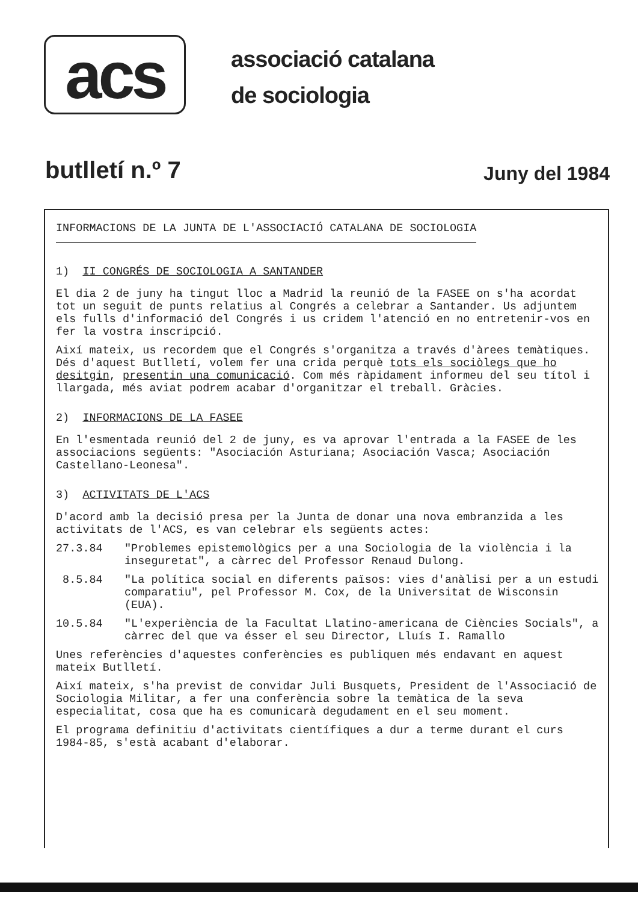acs
associació catalana
de sociologia
butlletí n.º 7
Juny del 1984
INFORMACIONS DE LA JUNTA DE L'ASSOCIACIÓ CATALANA DE SOCIOLOGIA
1) II CONGRÉS DE SOCIOLOGIA A SANTANDER
El dia 2 de juny ha tingut lloc a Madrid la reunió de la FASEE on s'ha acordat tot un seguit de punts relatius al Congrés a celebrar a Santander. Us adjuntem els fulls d'informació del Congrés i us cridem l'atenció en no entretenir-vos en fer la vostra inscripció.
Així mateix, us recordem que el Congrés s'organitza a través d'àrees temàtiques. Dés d'aquest Butlletí, volem fer una crida perquè tots els sociòlegs que ho desitgin, presentin una comunicació. Com més ràpidament informeu del seu títol i llargada, més aviat podrem acabar d'organitzar el treball. Gràcies.
2) INFORMACIONS DE LA FASEE
En l'esmentada reunió del 2 de juny, es va aprovar l'entrada a la FASEE de les associacions següents: "Asociación Asturiana; Asociación Vasca; Asociación Castellano-Leonesa".
3) ACTIVITATS DE L'ACS
D'acord amb la decisió presa per la Junta de donar una nova embranzida a les activitats de l'ACS, es van celebrar els següents actes:
27.3.84 "Problemes epistemològics per a una Sociologia de la violència i la inseguretat", a càrrec del Professor Renaud Dulong.
8.5.84 "La política social en diferents països: vies d'anàlisi per a un estudi comparatiu", pel Professor M. Cox, de la Universitat de Wisconsin (EUA).
10.5.84 "L'experiència de la Facultat Llatino-americana de Ciències Socials", a càrrec del que va ésser el seu Director, Lluís I. Ramallo
Unes referències d'aquestes conferències es publiquen més endavant en aquest mateix Butlletí.
Així mateix, s'ha previst de convidar Juli Busquets, President de l'Associació de Sociologia Militar, a fer una conferència sobre la temàtica de la seva especialitat, cosa que ha es comunicarà degudament en el seu moment.
El programa definitiu d'activitats científiques a dur a terme durant el curs 1984-85, s'està acabant d'elaborar.